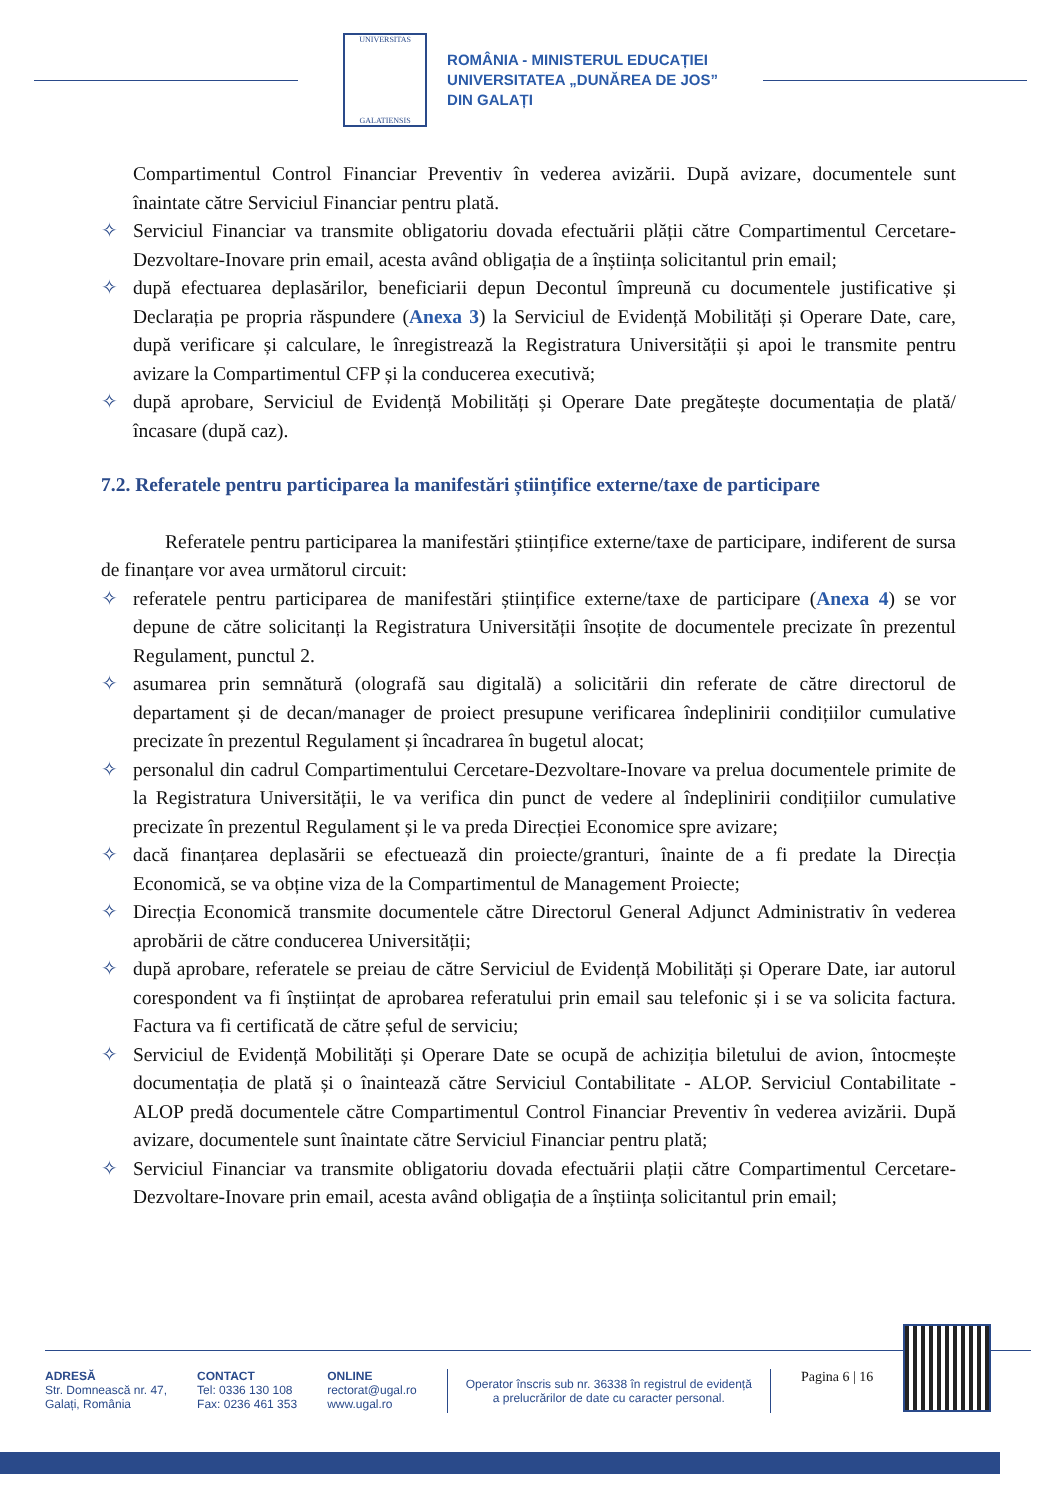UNIVERSITAS
GALATIENSIS
ROMÂNIA - MINISTERUL EDUCAȚIEI
UNIVERSITATEA „DUNĂREA DE JOS”
DIN GALAȚI
Compartimentul Control Financiar Preventiv în vederea avizării. După avizare, documentele sunt înaintate către Serviciul Financiar pentru plată.
✧ Serviciul Financiar va transmite obligatoriu dovada efectuării plății către Compartimentul Cercetare-Dezvoltare-Inovare prin email, acesta având obligația de a înștiința solicitantul prin email;
✧ după efectuarea deplasărilor, beneficiarii depun Decontul împreună cu documentele justificative și Declarația pe propria răspundere (Anexa 3) la Serviciul de Evidență Mobilități și Operare Date, care, după verificare și calculare, le înregistrează la Registratura Universității și apoi le transmite pentru avizare la Compartimentul CFP și la conducerea executivă;
✧ după aprobare, Serviciul de Evidență Mobilități și Operare Date pregătește documentația de plată/încasare (după caz).
7.2. Referatele pentru participarea la manifestări științifice externe/taxe de participare
Referatele pentru participarea la manifestări științifice externe/taxe de participare, indiferent de sursa de finanțare vor avea următorul circuit:
✧ referatele pentru participarea de manifestări științifice externe/taxe de participare (Anexa 4) se vor depune de către solicitanți la Registratura Universității însoțite de documentele precizate în prezentul Regulament, punctul 2.
✧ asumarea prin semnătură (olografă sau digitală) a solicitării din referate de către directorul de departament și de decan/manager de proiect presupune verificarea îndeplinirii condițiilor cumulative precizate în prezentul Regulament și încadrarea în bugetul alocat;
✧ personalul din cadrul Compartimentului Cercetare-Dezvoltare-Inovare va prelua documentele primite de la Registratura Universității, le va verifica din punct de vedere al îndeplinirii condițiilor cumulative precizate în prezentul Regulament și le va preda Direcției Economice spre avizare;
✧ dacă finanțarea deplasării se efectuează din proiecte/granturi, înainte de a fi predate la Direcția Economică, se va obține viza de la Compartimentul de Management Proiecte;
✧ Direcția Economică transmite documentele către Directorul General Adjunct Administrativ în vederea aprobării de către conducerea Universității;
✧ după aprobare, referatele se preiau de către Serviciul de Evidență Mobilități și Operare Date, iar autorul corespondent va fi înștiințat de aprobarea referatului prin email sau telefonic și i se va solicita factura. Factura va fi certificată de către șeful de serviciu;
✧ Serviciul de Evidență Mobilități și Operare Date se ocupă de achiziția biletului de avion, întocmește documentația de plată și o înaintează către Serviciul Contabilitate - ALOP. Serviciul Contabilitate - ALOP predă documentele către Compartimentul Control Financiar Preventiv în vederea avizării. După avizare, documentele sunt înaintate către Serviciul Financiar pentru plată;
✧ Serviciul Financiar va transmite obligatoriu dovada efectuării plații către Compartimentul Cercetare-Dezvoltare-Inovare prin email, acesta având obligația de a înștiința solicitantul prin email;
ADRESĂ
Str. Domnească nr. 47,
Galați, România
CONTACT
Tel: 0336 130 108
Fax: 0236 461 353
ONLINE
rectorat@ugal.ro
www.ugal.ro
Operator înscris sub nr. 36338 în registrul de evidență
a prelucrărilor de date cu caracter personal.
Pagina 6 | 16